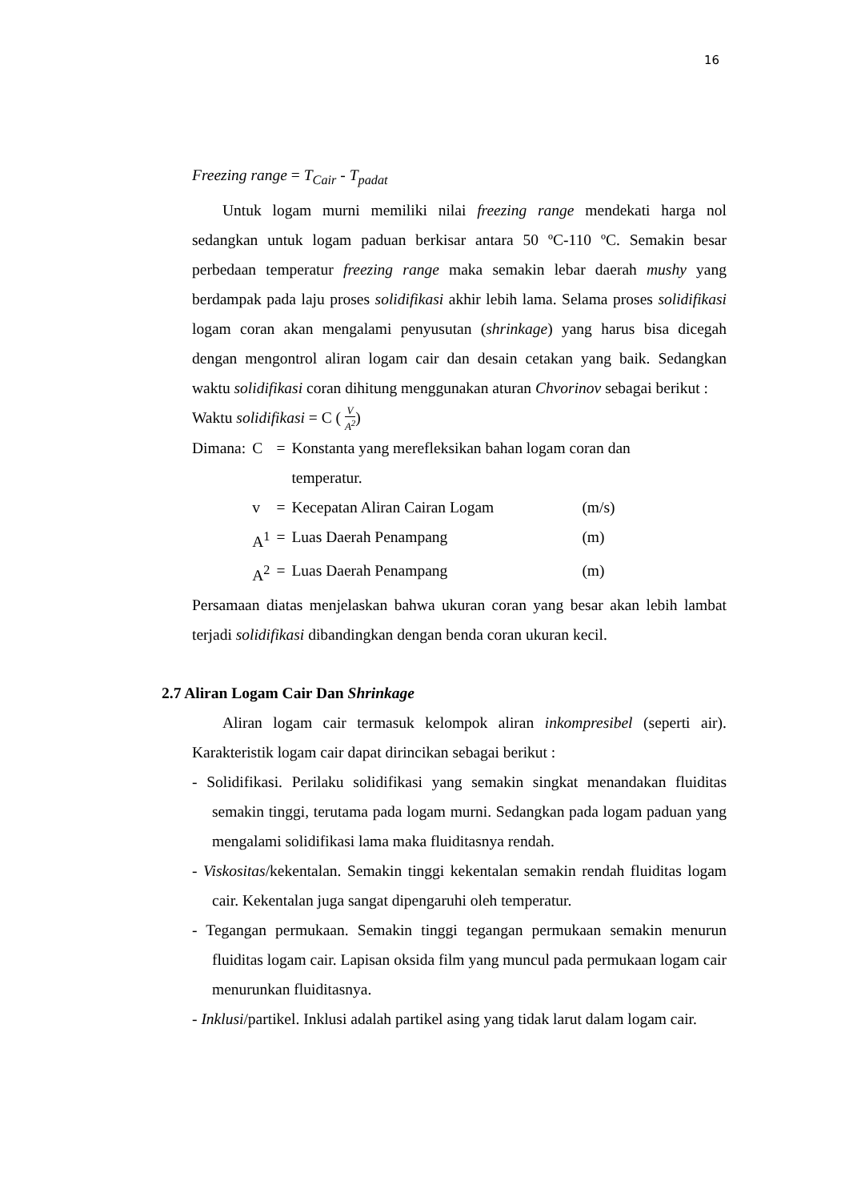16
Freezing range = T<sub>Cair</sub> - T<sub>padat</sub>
Untuk logam murni memiliki nilai freezing range mendekati harga nol sedangkan untuk logam paduan berkisar antara 50 ºC-110 ºC. Semakin besar perbedaan temperatur freezing range maka semakin lebar daerah mushy yang berdampak pada laju proses solidifikasi akhir lebih lama. Selama proses solidifikasi logam coran akan mengalami penyusutan (shrinkage) yang harus bisa dicegah dengan mengontrol aliran logam cair dan desain cetakan yang baik. Sedangkan waktu solidifikasi coran dihitung menggunakan aturan Chvorinov sebagai berikut :
Waktu solidifikasi = C ( V A<sup>2</sup>)
| Dimana: | C | = | Konstanta yang merefleksikan bahan logam coran dan temperatur. | |
| | v | = | Kecepatan Aliran Cairan Logam | (m/s) |
| | A<sup>1</sup> | = | Luas Daerah Penampang | (m) |
| | A<sup>2</sup> | = | Luas Daerah Penampang | (m) |
Persamaan diatas menjelaskan bahwa ukuran coran yang besar akan lebih lambat terjadi solidifikasi dibandingkan dengan benda coran ukuran kecil.
2.7 Aliran Logam Cair Dan Shrinkage
Aliran logam cair termasuk kelompok aliran inkompresibel (seperti air). Karakteristik logam cair dapat dirincikan sebagai berikut :
- Solidifikasi. Perilaku solidifikasi yang semakin singkat menandakan fluiditas semakin tinggi, terutama pada logam murni. Sedangkan pada logam paduan yang mengalami solidifikasi lama maka fluiditasnya rendah.
- Viskositas/kekentalan. Semakin tinggi kekentalan semakin rendah fluiditas logam cair. Kekentalan juga sangat dipengaruhi oleh temperatur.
- Tegangan permukaan. Semakin tinggi tegangan permukaan semakin menurun fluiditas logam cair. Lapisan oksida film yang muncul pada permukaan logam cair menurunkan fluiditasnya.
- Inklusi/partikel. Inklusi adalah partikel asing yang tidak larut dalam logam cair.